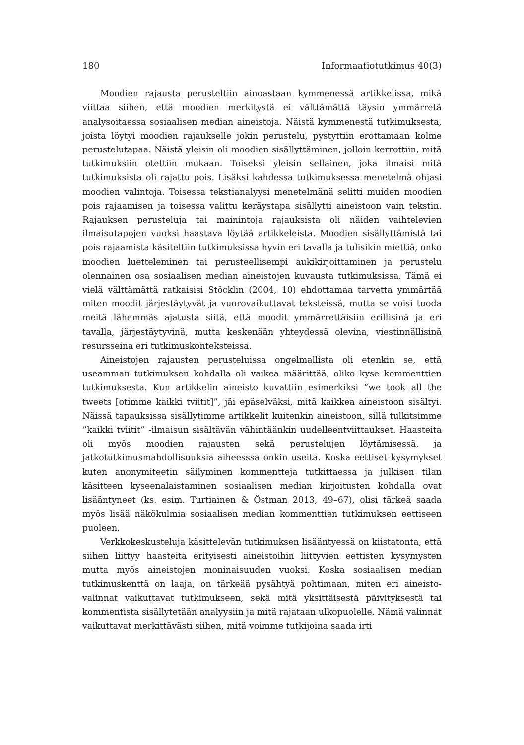180 Informaatiotutkimus 40(3)
Moodien rajausta perusteltiin ainoastaan kymmenessä artikkelissa, mikä viittaa siihen, että moodien merkitystä ei välttämättä täysin ymmärretä analysoitaessa sosiaalisen median aineistoja. Näistä kymmenestä tutkimuksesta, joista löytyi moodien rajaukselle jokin perustelu, pystyttiin erottamaan kolme perustelutapaa. Näistä yleisin oli moodien sisällyttäminen, jolloin kerrottiin, mitä tutkimuksiin otettiin mukaan. Toiseksi yleisin sellainen, joka ilmaisi mitä tutkimuksista oli rajattu pois. Lisäksi kahdessa tutkimuksessa menetelmä ohjasi moodien valintoja. Toisessa tekstianalyysi menetelmänä selitti muiden moodien pois rajaamisen ja toisessa valittu keräystapa sisällytti aineistoon vain tekstin. Rajauksen perusteluja tai mainintoja rajauksista oli näiden vaihtelevien ilmaisutapojen vuoksi haastava löytää artikkeleista. Moodien sisällyttämistä tai pois rajaamista käsiteltiin tutkimuksissa hyvin eri tavalla ja tulisikin miettiä, onko moodien luetteleminen tai perusteellisempi auki­kirjoittaminen ja perustelu olennainen osa sosiaalisen median aineistojen kuvausta tutkimuksissa. Tämä ei vielä välttämättä ratkaisisi Stöcklin (2004, 10) ehdottamaa tarvetta ymmärtää miten moodit järjestäytyvät ja vuoro­vaikuttavat teksteissä, mutta se voisi tuoda meitä lähemmäs ajatusta siitä, että moodit ymmärrettäisiin erillisinä ja eri tavalla, järjestäytyvinä, mutta keskenään yhteydessä olevina, viestinnällisinä resursseina eri tutkimus­konteksteissa.
Aineistojen rajausten perusteluissa ongelmallista oli etenkin se, että useamman tutkimuksen kohdalla oli vaikea määrittää, oliko kyse komment­tien tutkimuksesta. Kun artikkelin aineisto kuvattiin esimerkiksi “we took all the tweets [otimme kaikki tviitit]”, jäi epäselväksi, mitä kaikkea aineistoon sisältyi. Näissä tapauksissa sisällytimme artikkelit kuitenkin aineistoon, sillä tulkitsimme ”kaikki tviitit” -ilmaisun sisältävän vähintäänkin uudelleentviit­taukset. Haasteita oli myös moodien rajausten sekä perustelujen löytämisessä, ja jatkotutkimusmahdollisuuksia aiheesssa onkin useita. Koska eettiset kysy­mykset kuten anonymiteetin säilyminen kommentteja tutkittaessa ja julkisen tilan käsitteen kyseenalaistaminen sosiaalisen median kirjoitusten kohdalla ovat lisääntyneet (ks. esim. Turtiainen & Östman 2013, 49–67), olisi tärkeä saada myös lisää näkökulmia sosiaalisen median kommenttien tutkimuksen eettiseen puoleen.
Verkkokeskusteluja käsittelevän tutkimuksen lisääntyessä on kiistatonta, että siihen liittyy haasteita erityisesti aineistoihin liittyvien eettisten kysymys­ten mutta myös aineistojen moninaisuuden vuoksi. Koska sosiaalisen median tutkimuskenttä on laaja, on tärkeää pysähtyä pohtimaan, miten eri aineisto­valinnat vaikuttavat tutkimukseen, sekä mitä yksittäisestä päivityksestä tai kommentista sisällytetään analyysiin ja mitä rajataan ulkopuolelle. Nämä valinnat vaikuttavat merkittävästi siihen, mitä voimme tutkijoina saada irti